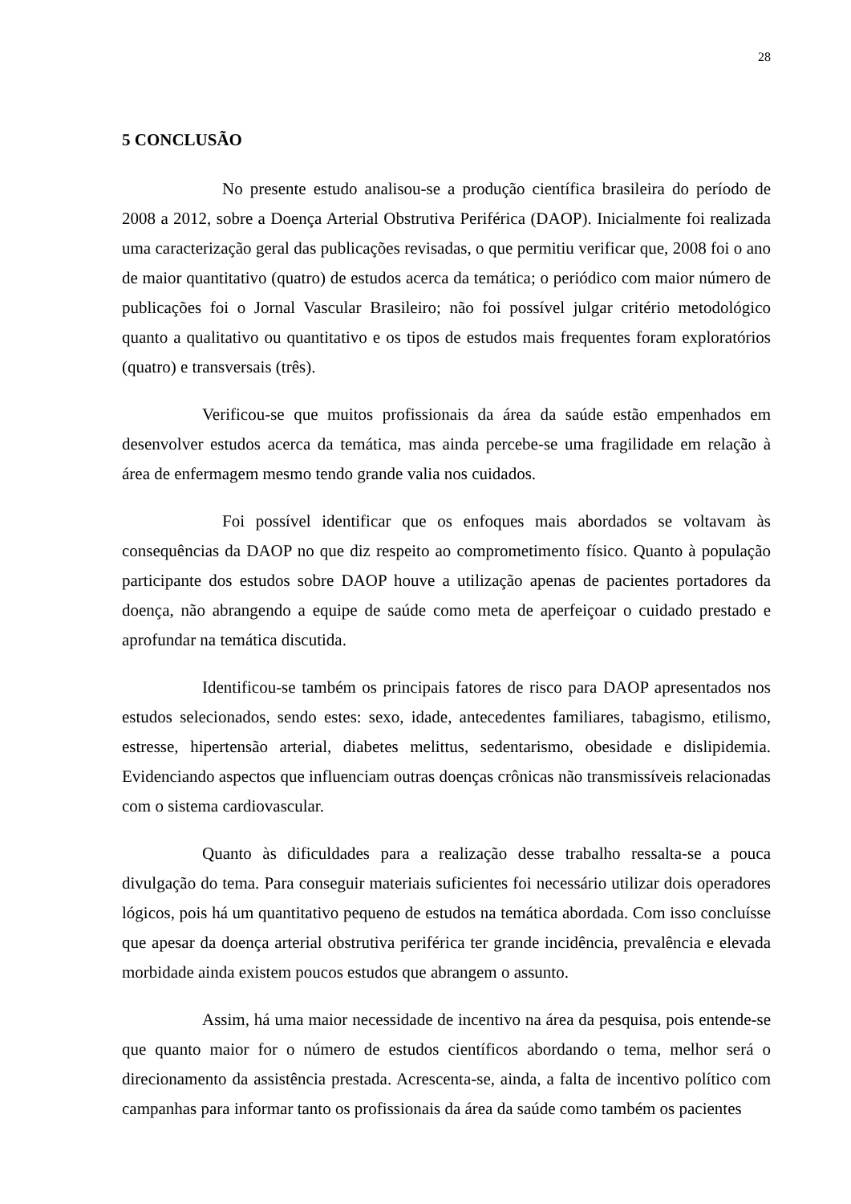28
5 CONCLUSÃO
No presente estudo analisou-se a produção científica brasileira do período de 2008 a 2012, sobre a Doença Arterial Obstrutiva Periférica (DAOP). Inicialmente foi realizada uma caracterização geral das publicações revisadas, o que permitiu verificar que, 2008 foi o ano de maior quantitativo (quatro) de estudos acerca da temática; o periódico com maior número de publicações foi o Jornal Vascular Brasileiro; não foi possível julgar critério metodológico quanto a qualitativo ou quantitativo e os tipos de estudos mais frequentes foram exploratórios (quatro) e transversais (três).
Verificou-se que muitos profissionais da área da saúde estão empenhados em desenvolver estudos acerca da temática, mas ainda percebe-se uma fragilidade em relação à área de enfermagem mesmo tendo grande valia nos cuidados.
Foi possível identificar que os enfoques mais abordados se voltavam às consequências da DAOP no que diz respeito ao comprometimento físico. Quanto à população participante dos estudos sobre DAOP houve a utilização apenas de pacientes portadores da doença, não abrangendo a equipe de saúde como meta de aperfeiçoar o cuidado prestado e aprofundar na temática discutida.
Identificou-se também os principais fatores de risco para DAOP apresentados nos estudos selecionados, sendo estes: sexo, idade, antecedentes familiares, tabagismo, etilismo, estresse, hipertensão arterial, diabetes melittus, sedentarismo, obesidade e dislipidemia. Evidenciando aspectos que influenciam outras doenças crônicas não transmissíveis relacionadas com o sistema cardiovascular.
Quanto às dificuldades para a realização desse trabalho ressalta-se a pouca divulgação do tema. Para conseguir materiais suficientes foi necessário utilizar dois operadores lógicos, pois há um quantitativo pequeno de estudos na temática abordada. Com isso concluísse que apesar da doença arterial obstrutiva periférica ter grande incidência, prevalência e elevada morbidade ainda existem poucos estudos que abrangem o assunto.
Assim, há uma maior necessidade de incentivo na área da pesquisa, pois entende-se que quanto maior for o número de estudos científicos abordando o tema, melhor será o direcionamento da assistência prestada. Acrescenta-se, ainda, a falta de incentivo político com campanhas para informar tanto os profissionais da área da saúde como também os pacientes